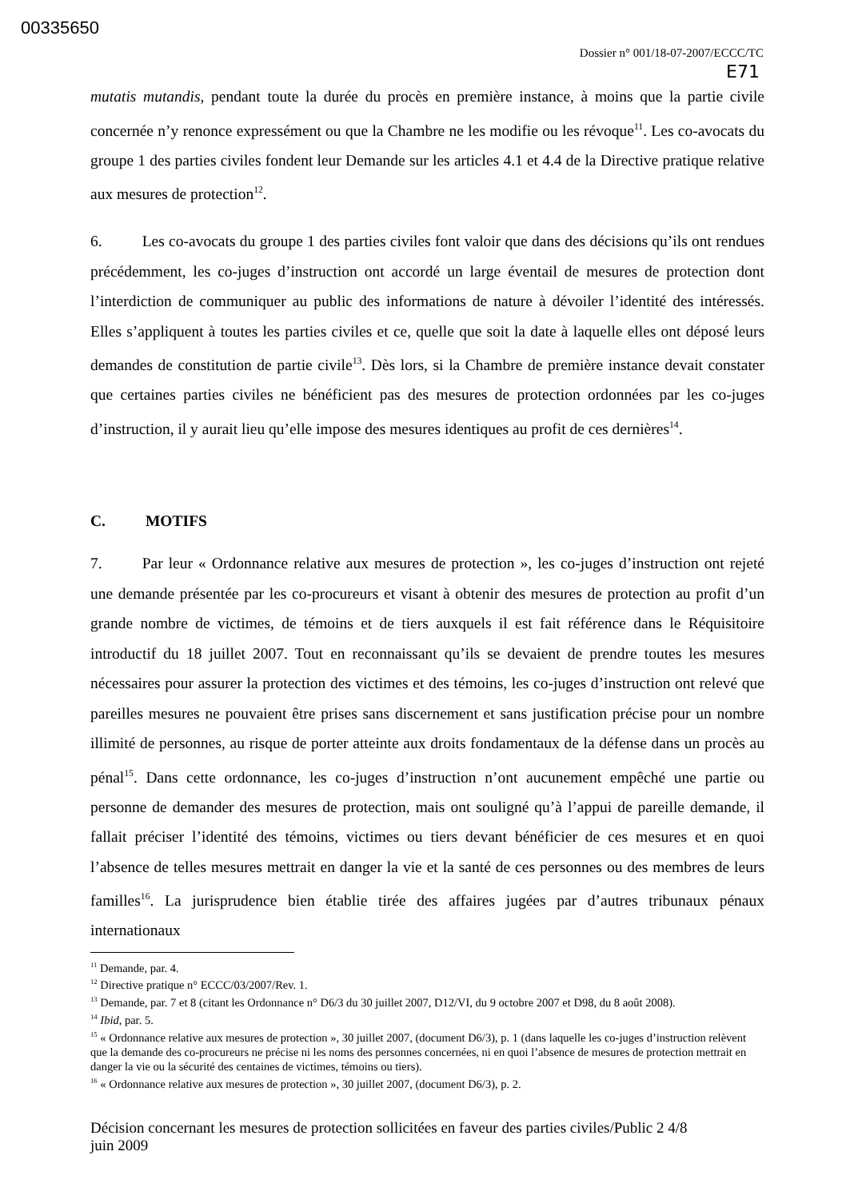00335650
Dossier n° 001/18-07-2007/ECCC/TC
E71
mutatis mutandis, pendant toute la durée du procès en première instance, à moins que la partie civile concernée n’y renonce expressément ou que la Chambre ne les modifie ou les révoque<sup>11</sup>. Les co-avocats du groupe 1 des parties civiles fondent leur Demande sur les articles 4.1 et 4.4 de la Directive pratique relative aux mesures de protection<sup>12</sup>.
6. Les co-avocats du groupe 1 des parties civiles font valoir que dans des décisions qu’ils ont rendues précédemment, les co-juges d’instruction ont accordé un large éventail de mesures de protection dont l’interdiction de communiquer au public des informations de nature à dévoiler l’identité des intéressés. Elles s’appliquent à toutes les parties civiles et ce, quelle que soit la date à laquelle elles ont déposé leurs demandes de constitution de partie civile<sup>13</sup>. Dès lors, si la Chambre de première instance devait constater que certaines parties civiles ne bénéficient pas des mesures de protection ordonnées par les co-juges d’instruction, il y aurait lieu qu’elle impose des mesures identiques au profit de ces dernières<sup>14</sup>.
C. MOTIFS
7. Par leur « Ordonnance relative aux mesures de protection », les co-juges d’instruction ont rejeté une demande présentée par les co-procureurs et visant à obtenir des mesures de protection au profit d’un grande nombre de victimes, de témoins et de tiers auxquels il est fait référence dans le Réquisitoire introductif du 18 juillet 2007. Tout en reconnaissant qu’ils se devaient de prendre toutes les mesures nécessaires pour assurer la protection des victimes et des témoins, les co-juges d’instruction ont relevé que pareilles mesures ne pouvaient être prises sans discernement et sans justification précise pour un nombre illimité de personnes, au risque de porter atteinte aux droits fondamentaux de la défense dans un procès au pénal<sup>15</sup>. Dans cette ordonnance, les co-juges d’instruction n’ont aucunement empêché une partie ou personne de demander des mesures de protection, mais ont souligné qu’à l’appui de pareille demande, il fallait préciser l’identité des témoins, victimes ou tiers devant bénéficier de ces mesures et en quoi l’absence de telles mesures mettrait en danger la vie et la santé de ces personnes ou des membres de leurs familles<sup>16</sup>. La jurisprudence bien établie tirée des affaires jugées par d’autres tribunaux pénaux internationaux
<sup>11</sup> Demande, par. 4.
<sup>12</sup> Directive pratique n° ECCC/03/2007/Rev. 1.
<sup>13</sup> Demande, par. 7 et 8 (citant les Ordonnance n° D6/3 du 30 juillet 2007, D12/VI, du 9 octobre 2007 et D98, du 8 août 2008).
<sup>14</sup> Ibid, par. 5.
<sup>15</sup> « Ordonnance relative aux mesures de protection », 30 juillet 2007, (document D6/3), p. 1 (dans laquelle les co-juges d’instruction relèvent que la demande des co-procureurs ne précise ni les noms des personnes concernées, ni en quoi l’absence de mesures de protection mettrait en danger la vie ou la sécurité des centaines de victimes, témoins ou tiers).
<sup>16</sup> « Ordonnance relative aux mesures de protection », 30 juillet 2007, (document D6/3), p. 2.
Décision concernant les mesures de protection sollicitées en faveur des parties civiles/Public 2 4/8
juin 2009